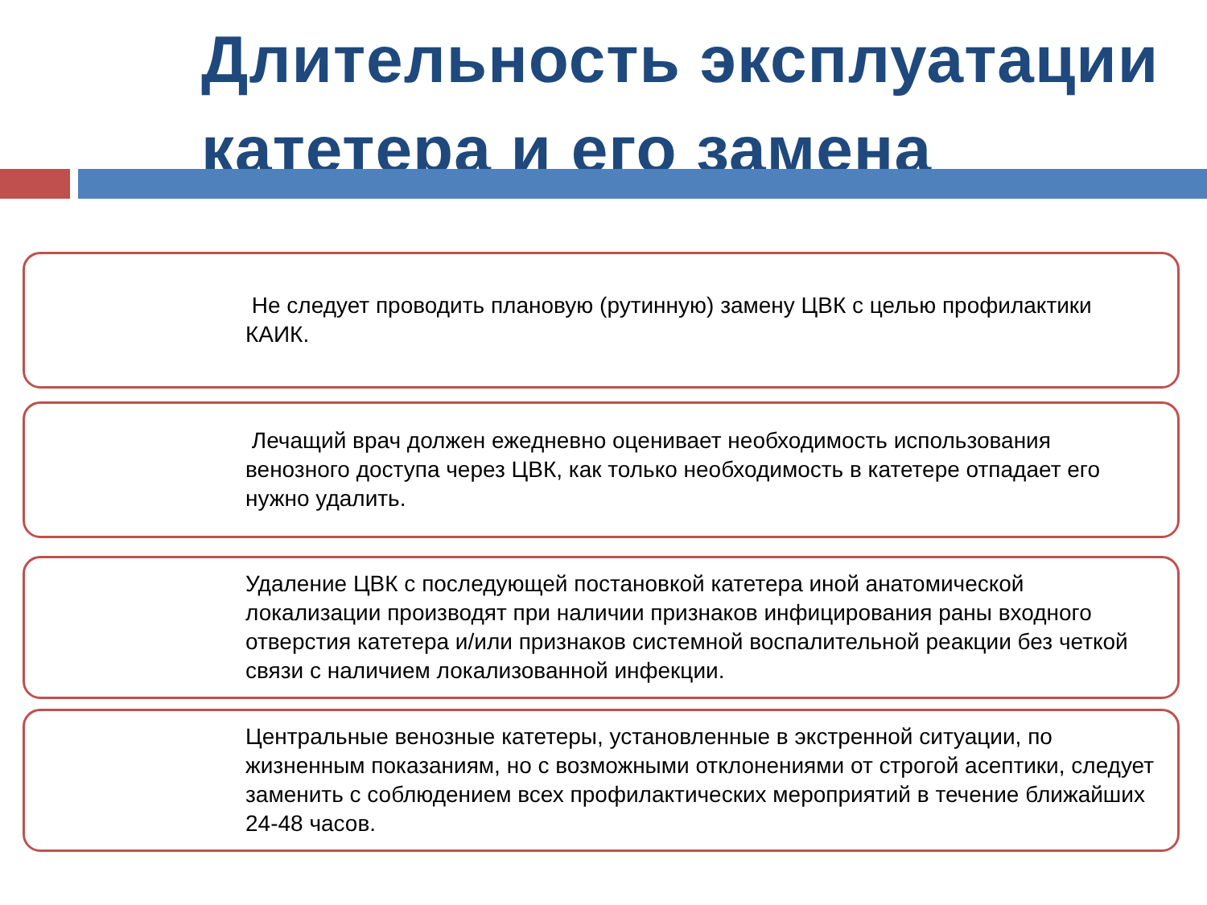Длительность эксплуатации
катетера и его замена
Не следует проводить плановую (рутинную) замену ЦВК с целью профилактики КАИК.
Лечащий врач должен ежедневно оценивает необходимость использования венозного доступа через ЦВК, как только необходимость в катетере отпадает его нужно удалить.
Удаление ЦВК с последующей постановкой катетера иной анатомической локализации производят при наличии признаков инфицирования раны входного отверстия катетера и/или признаков системной воспалительной реакции без четкой связи с наличием локализованной инфекции.
Центральные венозные катетеры, установленные в экстренной ситуации, по жизненным показаниям, но с возможными отклонениями от строгой асептики, следует заменить с соблюдением всех профилактических мероприятий в течение ближайших 24-48 часов.